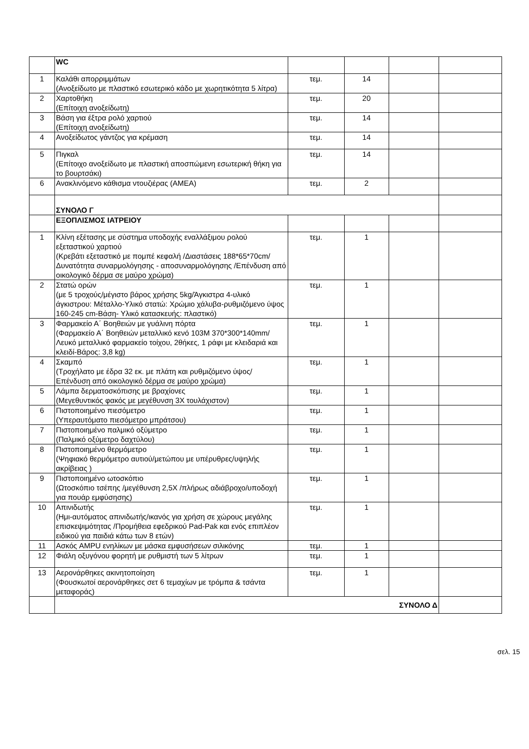| | WC | | | | |
| 1 | Καλάθι απορριμμάτων (Ανοξείδωτο με πλαστικό εσωτερικό κάδο με χωρητικότητα 5 λίτρα) | τεμ. | 14 | | |
| 2 | Χαρτοθήκη (Επίτοιχη ανοξείδωτη) | τεμ. | 20 | | |
| 3 | Βάση για έξτρα ρολό χαρτιού (Επίτοιχη ανοξείδωτη) | τεμ. | 14 | | |
| 4 | Ανοξείδωτος γάντζος για κρέμαση | τεμ. | 14 | | |
| 5 | Πιγκαλ (Επίτοιχο ανοξείδωτο με πλαστική αποσπώμενη εσωτερική θήκη για το βουρτσάκι) | τεμ. | 14 | | |
| 6 | Ανακλινόμενο κάθισμα ντουζιέρας (ΑΜΕΑ) | τεμ. | 2 | | |
| | ΣΥΝΟΛΟ Γ | | | | |
| | ΕΞΟΠΛΙΣΜΟΣ ΙΑΤΡΕΙΟΥ | | | | |
| 1 | Κλίνη εξέτασης με σύστημα υποδοχής εναλλάξιμου ρολού εξεταστικού χαρτιού (Κρεβάτι εξεταστικό με πομπέ κεφαλή /Διαστάσεις 188*65*70cm/Δυνατότητα συναρμολόγησης - αποσυναρμολόγησης /Επένδυση από οικολογικό δέρμα σε μαύρο χρώμα) | τεμ. | 1 | | |
| 2 | Στατώ ορών (με 5 τροχούς/μέγιστο βάρος χρήσης 5kg/Άγκιστρα 4-υλικό άγκιστρου: Μέταλλο-Υλικό στατώ: Χρώμιο χάλυβα-ρυθμιζόμενο ύψος 160-245 cm-Βάση- Υλικό κατασκευής: πλαστικό) | τεμ. | 1 | | |
| 3 | Φαρμακείο Α΄ Βοηθειών με γυάλινη πόρτα (Φαρμακείο Α΄ Βοηθειών μεταλλικό κενό 103M 370*300*140mm/Λευκό μεταλλικό φαρμακείο τοίχου, 2θήκες, 1 ράφι με κλειδαριά και κλειδί-Βάρος: 3,8 kg) | τεμ. | 1 | | |
| 4 | Σκαμπό (Τροχήλατο με έδρα 32 εκ. με πλάτη και ρυθμιζόμενο ύψος/ Επένδυση από οικολογικό δέρμα σε μαύρο χρώμα) | τεμ. | 1 | | |
| 5 | Λάμπα δερματοσκόπισης με βραχίονες (Μεγεθυντικός φακός με μεγέθυνση 3Χ τουλάχιστον) | τεμ. | 1 | | |
| 6 | Πιστοποιημένο πιεσόμετρο (Υπεραυτόματο πιεσόμετρο μπράτσου) | τεμ. | 1 | | |
| 7 | Πιστοποιημένο παλμικό οξύμετρο (Παλμικό οξύμετρο δαχτύλου) | τεμ. | 1 | | |
| 8 | Πιστοποιημένο θερμόμετρο (Ψηφιακό θερμόμετρο αυτιού/μετώπου με υπέρυθρες/υψηλής ακρίβειας ) | τεμ. | 1 | | |
| 9 | Πιστοποιημένο ωτοσκόπιο (Ωτοσκόπιο τσέπης /μεγέθυνση 2,5Χ /πλήρως αδιάβροχο/υποδοχή για πουάρ εμφύσησης) | τεμ. | 1 | | |
| 10 | Απινιδωτής (Ημι-αυτόματος απινιδωτής/ικανός για χρήση σε χώρους μεγάλης επισκεψιμότητας /Προμήθεια εφεδρικού Pad-Pak και ενός επιπλέον ειδικού για παιδιά κάτω των 8 ετών) | τεμ. | 1 | | |
| 11 | Ασκός AMPU ενηλίκων με μάσκα εμφυσήσεων σιλικόνης | τεμ. | 1 | | |
| 12 | Φιάλη οξυγόνου φορητή με ρυθμιστή των 5 λίτρων | τεμ. | 1 | | |
| 13 | Αερονάρθηκες ακινητοποίηση (Φουσκωτοί αερονάρθηκες σετ 6 τεμαχίων με τρόμπα & τσάντα μεταφοράς) | τεμ. | 1 | | |
| | ΣΥΝΟΛΟ Δ | | | | |
σελ. 15